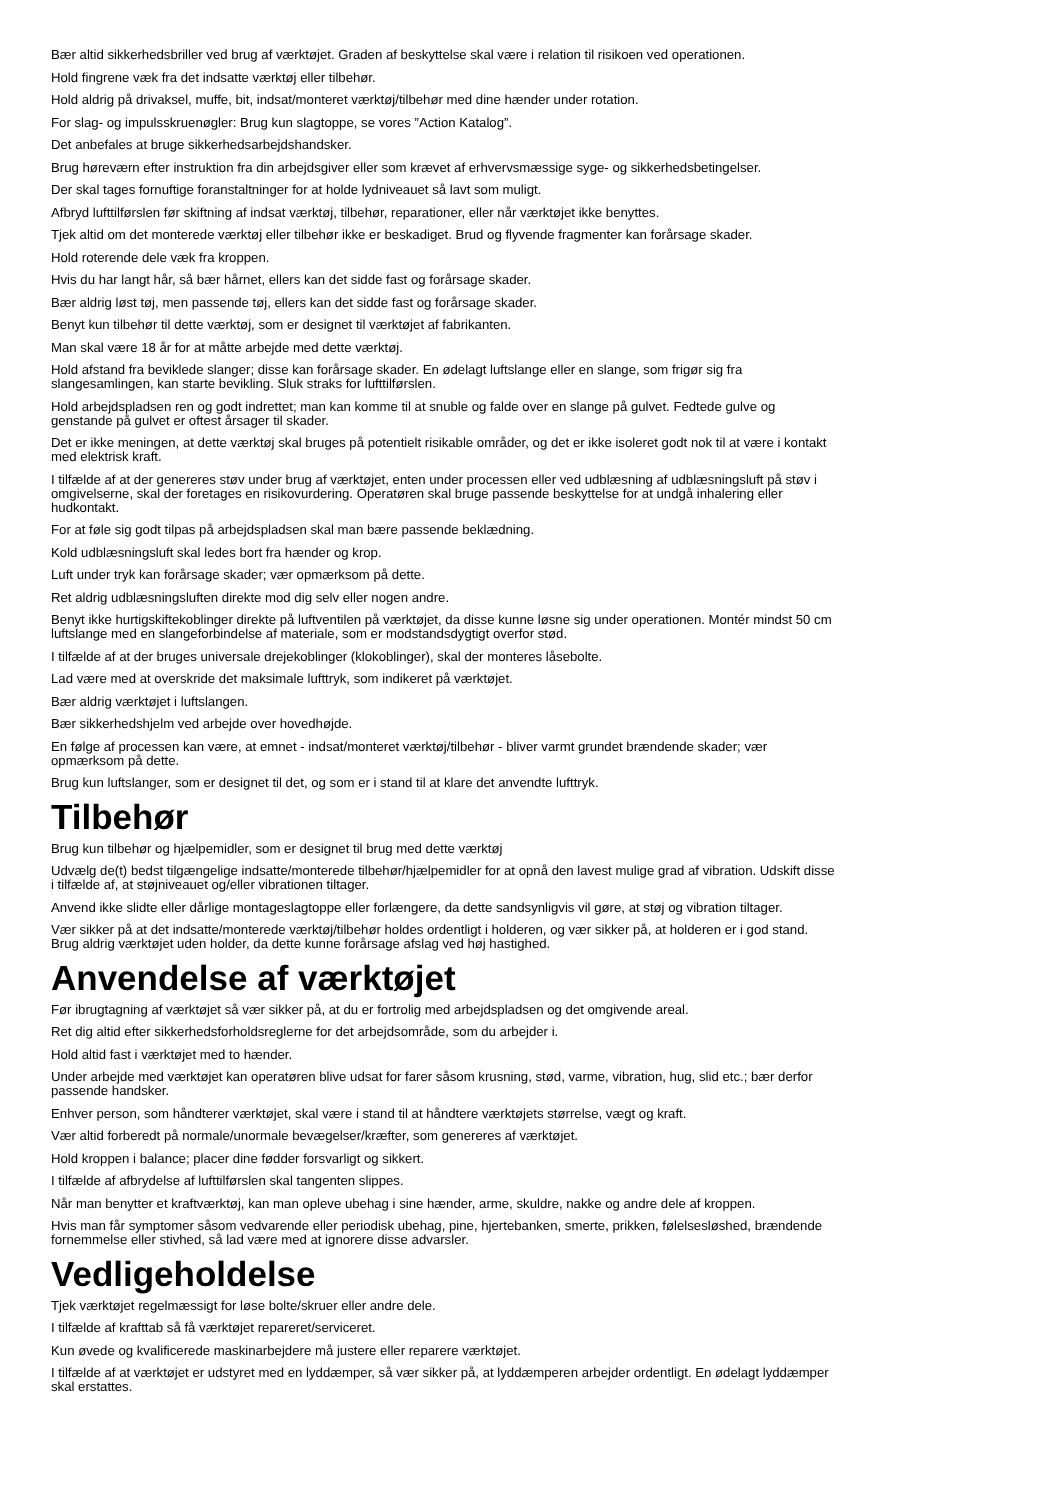Bær altid sikkerhedsbriller ved brug af værktøjet. Graden af beskyttelse skal være i relation til risikoen ved operationen.
Hold fingrene væk fra det indsatte værktøj eller tilbehør.
Hold aldrig på drivaksel, muffe, bit, indsat/monteret værktøj/tilbehør med dine hænder under rotation.
For slag- og impulsskruenøgler: Brug kun slagtoppe, se vores ”Action Katalog”.
Det anbefales at bruge sikkerhedsarbejdshandsker.
Brug høreværn efter instruktion fra din arbejdsgiver eller som krævet af erhvervsmæssige syge- og sikkerhedsbetingelser.
Der skal tages fornuftige foranstaltninger for at holde lydniveauet så lavt som muligt.
Afbryd lufttilførslen før skiftning af indsat værktøj, tilbehør, reparationer, eller når værktøjet ikke benyttes.
Tjek altid om det monterede værktøj eller tilbehør ikke er beskadiget. Brud og flyvende fragmenter kan forårsage skader.
Hold roterende dele væk fra kroppen.
Hvis du har langt hår, så bær hårnet, ellers kan det sidde fast og forårsage skader.
Bær aldrig løst tøj, men passende tøj, ellers kan det sidde fast og forårsage skader.
Benyt kun tilbehør til dette værktøj, som er designet til værktøjet af fabrikanten.
Man skal være 18 år for at måtte arbejde med dette værktøj.
Hold afstand fra beviklede slanger; disse kan forårsage skader. En ødelagt luftslange eller en slange, som frigør sig fra
slangesamlingen, kan starte bevikling. Sluk straks for lufttilførslen.
Hold arbejdspladsen ren og godt indrettet; man kan komme til at snuble og falde over en slange på gulvet. Fedtede gulve og
genstande på gulvet er oftest årsager til skader.
Det er ikke meningen, at dette værktøj skal bruges på potentielt risikable områder, og det er ikke isoleret godt nok til at være i kontakt
med elektrisk kraft.
I tilfælde af at der genereres støv under brug af værktøjet, enten under processen eller ved udblæsning af udblæsningsluft på støv i
omgivelserne, skal der foretages en risikovurdering. Operatøren skal bruge passende beskyttelse for at undgå inhalering eller
hudkontakt.
For at føle sig godt tilpas på arbejdspladsen skal man bære passende beklædning.
Kold udblæsningsluft skal ledes bort fra hænder og krop.
Luft under tryk kan forårsage skader; vær opmærksom på dette.
Ret aldrig udblæsningsluften direkte mod dig selv eller nogen andre.
Benyt ikke hurtigskiftekoblinger direkte på luftventilen på værktøjet, da disse kunne løsne sig under operationen. Montér mindst 50 cm
luftslange med en slangeforbindelse af materiale, som er modstandsdygtigt overfor stød.
I tilfælde af at der bruges universale drejekoblinger (klokoblinger), skal der monteres låsebolte.
Lad være med at overskride det maksimale lufttryk, som indikeret på værktøjet.
Bær aldrig værktøjet i luftslangen.
Bær sikkerhedshjelm ved arbejde over hovedhøjde.
En følge af processen kan være, at emnet - indsat/monteret værktøj/tilbehør - bliver varmt grundet brændende skader; vær
opmærksom på dette.
Brug kun luftslanger, som er designet til det, og som er i stand til at klare det anvendte lufttryk.
Tilbehør
Brug kun tilbehør og hjælpemidler, som er designet til brug med dette værktøj
Udvælg de(t) bedst tilgængelige indsatte/monterede tilbehør/hjælpemidler for at opnå den lavest mulige grad af vibration. Udskift disse
i tilfælde af, at støjniveauet og/eller vibrationen tiltager.
Anvend ikke slidte eller dårlige montageslagtoppe eller forlængere, da dette sandsynligvis vil gøre, at støj og vibration tiltager.
Vær sikker på at det indsatte/monterede værktøj/tilbehør holdes ordentligt i holderen, og vær sikker på, at holderen er i god stand.
Brug aldrig værktøjet uden holder, da dette kunne forårsage afslag ved høj hastighed.
Anvendelse af værktøjet
Før ibrugtagning af værktøjet så vær sikker på, at du er fortrolig med arbejdspladsen og det omgivende areal.
Ret dig altid efter sikkerhedsforholdsreglerne for det arbejdsområde, som du arbejder i.
Hold altid fast i værktøjet med to hænder.
Under arbejde med værktøjet kan operatøren blive udsat for farer såsom krusning, stød, varme, vibration, hug, slid etc.; bær derfor
passende handsker.
Enhver person, som håndterer værktøjet, skal være i stand til at håndtere værktøjets størrelse, vægt og kraft.
Vær altid forberedt på normale/unormale bevægelser/kræfter, som genereres af værktøjet.
Hold kroppen i balance; placer dine fødder forsvarligt og sikkert.
I tilfælde af afbrydelse af lufttilførslen skal tangenten slippes.
Når man benytter et kraftværktøj, kan man opleve ubehag i sine hænder, arme, skuldre, nakke og andre dele af kroppen.
Hvis man får symptomer såsom vedvarende eller periodisk ubehag, pine, hjertebanken, smerte, prikken, følelsesløshed, brændende
fornemmelse eller stivhed, så lad være med at ignorere disse advarsler.
Vedligeholdelse
Tjek værktøjet regelmæssigt for løse bolte/skruer eller andre dele.
I tilfælde af krafttab så få værktøjet repareret/serviceret.
Kun øvede og kvalificerede maskinarbejdere må justere eller reparere værktøjet.
I tilfælde af at værktøjet er udstyret med en lyddæmper, så vær sikker på, at lyddæmperen arbejder ordentligt. En ødelagt lyddæmper
skal erstattes.